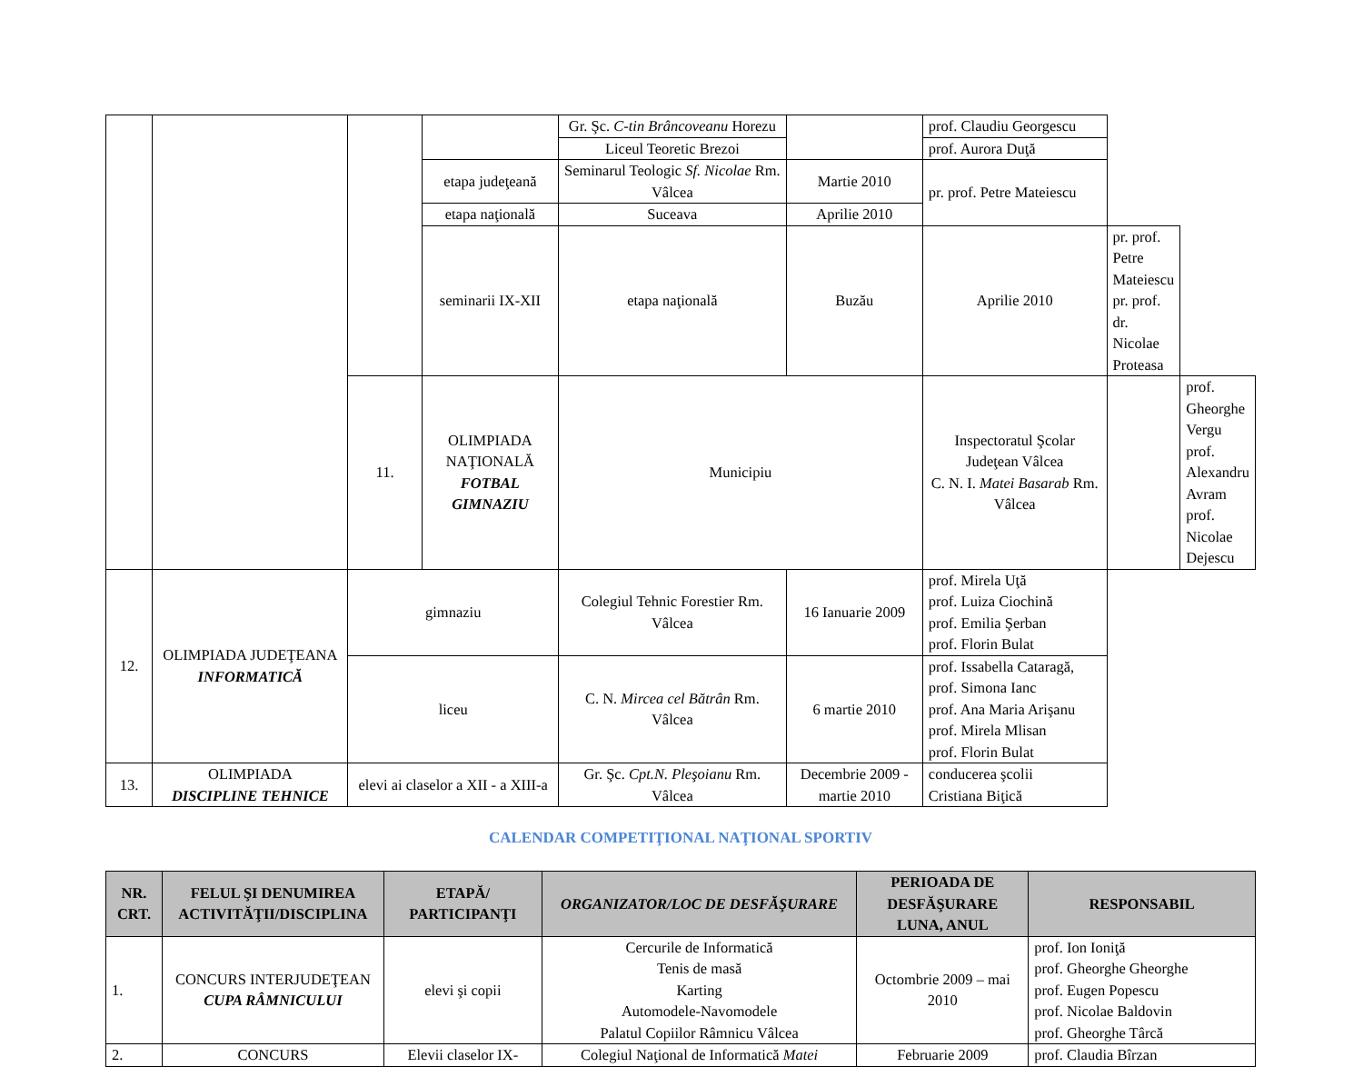| | | | | Gr. Şc. C-tin Brâncoveanu Horezu | | prof. Claudiu Georgescu | | |
| | | | | Liceul Teoretic Brezoi | | prof. Aurora Duţă | | |
| | | | etapa judeţeană | Seminarul Teologic Sf. Nicolae Rm. Vâlcea | Martie 2010 | pr. prof. Petre Mateiescu | | |
| | | | etapa naţională | Suceava | Aprilie 2010 | | | |
| | | | seminarii IX-XII | etapa naţională | Buzău | Aprilie 2010 | pr. prof. Petre Mateiescu pr. prof. dr. Nicolae Proteasa | |
| | | 11. | OLIMPIADA NAŢIONALĂ FOTBAL GIMNAZIU | Municipiu | | Inspectoratul Şcolar Judeţean Vâlcea C. N. I. Matei Basarab Rm. Vâlcea | | prof. Gheorghe Vergu prof. Alexandru Avram prof. Nicolae Dejescu |
| 12. | OLIMPIADA JUDEŢEANA INFORMATICĂ | gimnaziu | | Colegiul Tehnic Forestier Rm. Vâlcea | 16 Ianuarie 2009 | prof. Mirela Uţă prof. Luiza Ciochină prof. Emilia Şerban prof. Florin Bulat | | |
| | | liceu | | C. N. Mircea cel Bătrân Rm. Vâlcea | 6 martie 2010 | prof. Issabella Cataragă, prof. Simona Ianc prof. Ana Maria Arişanu prof. Mirela Mlisan prof. Florin Bulat | | |
| 13. | OLIMPIADA DISCIPLINE TEHNICE | elevi ai claselor a XII - a XIII-a | | Gr. Şc. Cpt.N. Pleşoianu Rm. Vâlcea | Decembrie 2009 - martie 2010 | conducerea şcolii Cristiana Biţică | | |
CALENDAR COMPETIŢIONAL NAŢIONAL SPORTIV
| NR. CRT. | FELUL ŞI DENUMIREA ACTIVITĂŢII/DISCIPLINA | ETAPĂ/ PARTICIPANŢI | ORGANIZATOR/LOC DE DESFĂŞURARE | PERIOADA DE DESFĂŞURARE LUNA, ANUL | RESPONSABIL |
| --- | --- | --- | --- | --- | --- |
| 1. | CONCURS INTERJUDEŢEAN CUPA RÂMNICULUI | elevi şi copii | Cercurile de Informatică Tenis de masă Karting Automodele-Navomodele Palatul Copiilor Râmnicu Vâlcea | Octombrie 2009 – mai 2010 | prof. Ion Ioniţă prof. Gheorghe Gheorghe prof. Eugen Popescu prof. Nicolae Baldovin prof. Gheorghe Târcă |
| 2. | CONCURS | Elevii claselor IX- | Colegiul Naţional de Informatică Matei | Februarie 2009 | prof. Claudia Bîrzan |